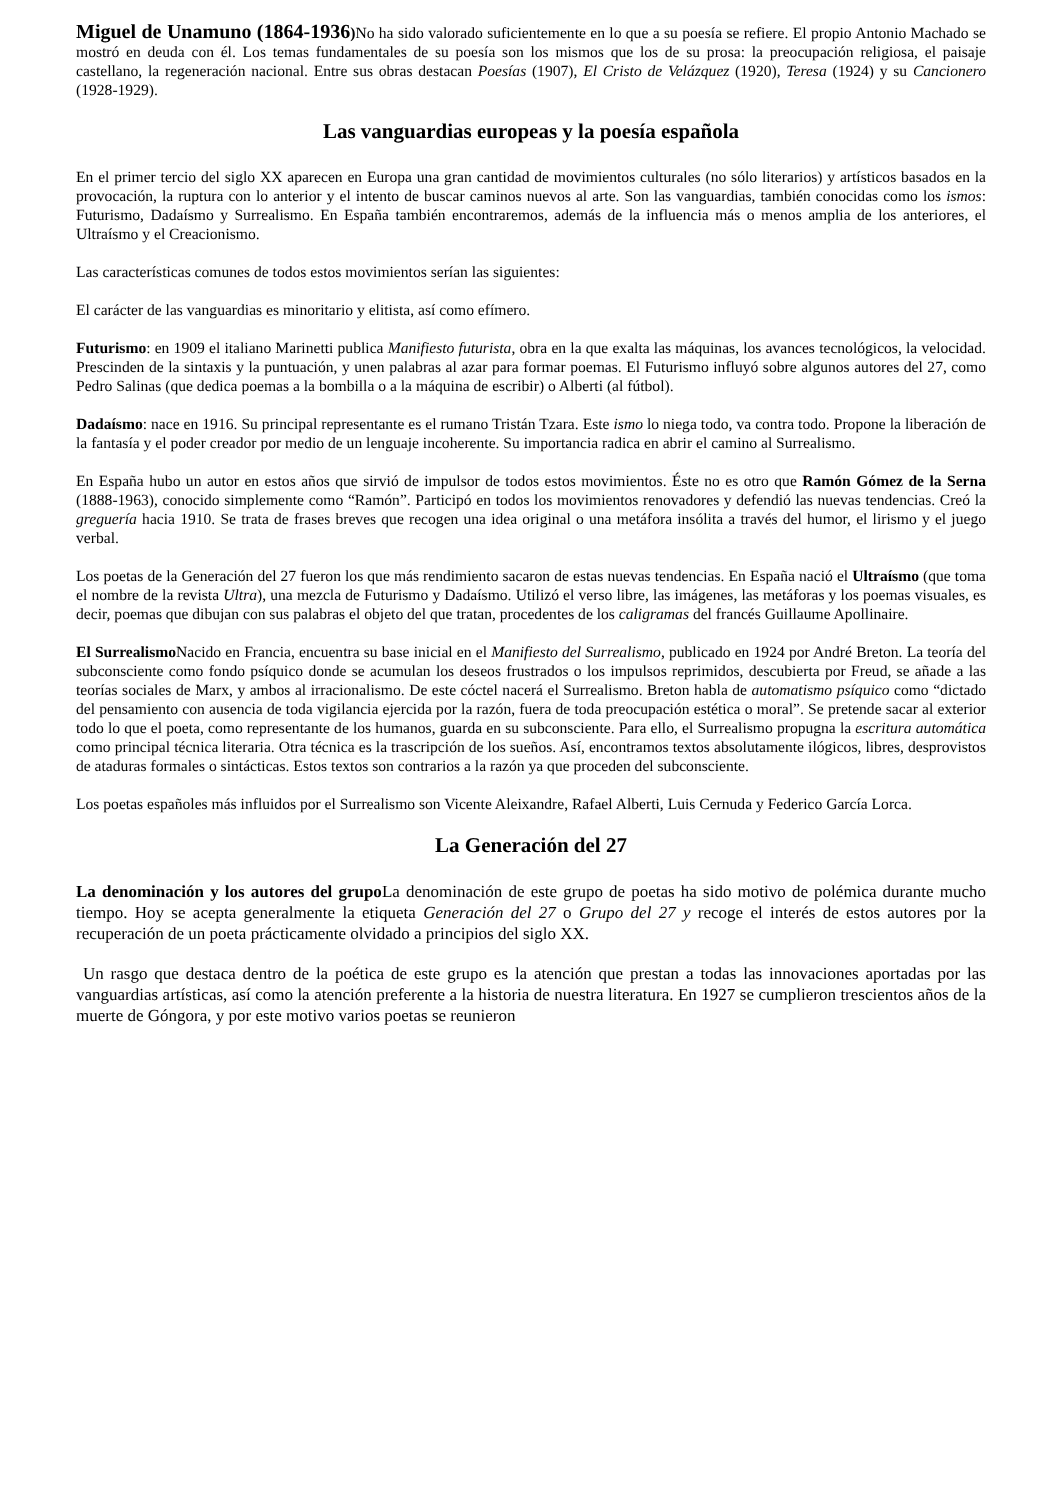Miguel de Unamuno (1864-1936) No ha sido valorado suficientemente en lo que a su poesía se refiere. El propio Antonio Machado se mostró en deuda con él. Los temas fundamentales de su poesía son los mismos que los de su prosa: la preocupación religiosa, el paisaje castellano, la regeneración nacional. Entre sus obras destacan Poesías (1907), El Cristo de Velázquez (1920), Teresa (1924) y su Cancionero (1928-1929).
Las vanguardias europeas y la poesía española
En el primer tercio del siglo XX aparecen en Europa una gran cantidad de movimientos culturales (no sólo literarios) y artísticos basados en la provocación, la ruptura con lo anterior y el intento de buscar caminos nuevos al arte. Son las vanguardias, también conocidas como los ismos: Futurismo, Dadaísmo y Surrealismo. En España también encontraremos, además de la influencia más o menos amplia de los anteriores, el Ultraísmo y el Creacionismo.
Las características comunes de todos estos movimientos serían las siguientes:
El carácter de las vanguardias es minoritario y elitista, así como efímero.
Futurismo: en 1909 el italiano Marinetti publica Manifiesto futurista, obra en la que exalta las máquinas, los avances tecnológicos, la velocidad. Prescinden de la sintaxis y la puntuación, y unen palabras al azar para formar poemas. El Futurismo influyó sobre algunos autores del 27, como Pedro Salinas (que dedica poemas a la bombilla o a la máquina de escribir) o Alberti (al fútbol).
Dadaísmo: nace en 1916. Su principal representante es el rumano Tristán Tzara. Este ismo lo niega todo, va contra todo. Propone la liberación de la fantasía y el poder creador por medio de un lenguaje incoherente. Su importancia radica en abrir el camino al Surrealismo.
En España hubo un autor en estos años que sirvió de impulsor de todos estos movimientos. Éste no es otro que Ramón Gómez de la Serna (1888-1963), conocido simplemente como “Ramón”. Participó en todos los movimientos renovadores y defendió las nuevas tendencias. Creó la greguería hacia 1910. Se trata de frases breves que recogen una idea original o una metáfora insólita a través del humor, el lirismo y el juego verbal.
Los poetas de la Generación del 27 fueron los que más rendimiento sacaron de estas nuevas tendencias. En España nació el Ultraísmo (que toma el nombre de la revista Ultra), una mezcla de Futurismo y Dadaísmo. Utilizó el verso libre, las imágenes, las metáforas y los poemas visuales, es decir, poemas que dibujan con sus palabras el objeto del que tratan, procedentes de los caligramas del francés Guillaume Apollinaire.
El Surrealismo Nacido en Francia, encuentra su base inicial en el Manifiesto del Surrealismo, publicado en 1924 por André Breton. La teoría del subconsciente como fondo psíquico donde se acumulan los deseos frustrados o los impulsos reprimidos, descubierta por Freud, se añade a las teorías sociales de Marx, y ambos al irracionalismo. De este cóctel nacerá el Surrealismo. Breton habla de automatismo psíquico como “dictado del pensamiento con ausencia de toda vigilancia ejercida por la razón, fuera de toda preocupación estética o moral”. Se pretende sacar al exterior todo lo que el poeta, como representante de los humanos, guarda en su subconsciente. Para ello, el Surrealismo propugna la escritura automática como principal técnica literaria. Otra técnica es la trascripción de los sueños. Así, encontramos textos absolutamente ilógicos, libres, desprovistos de ataduras formales o sintácticas. Estos textos son contrarios a la razón ya que proceden del subconsciente.
Los poetas españoles más influidos por el Surrealismo son Vicente Aleixandre, Rafael Alberti, Luis Cernuda y Federico García Lorca.
La Generación del 27
La denominación y los autores del grupo La denominación de este grupo de poetas ha sido motivo de polémica durante mucho tiempo. Hoy se acepta generalmente la etiqueta Generación del 27 o Grupo del 27 y recoge el interés de estos autores por la recuperación de un poeta prácticamente olvidado a principios del siglo XX.
Un rasgo que destaca dentro de la poética de este grupo es la atención que prestan a todas las innovaciones aportadas por las vanguardias artísticas, así como la atención preferente a la historia de nuestra literatura. En 1927 se cumplieron trescientos años de la muerte de Góngora, y por este motivo varios poetas se reunieron